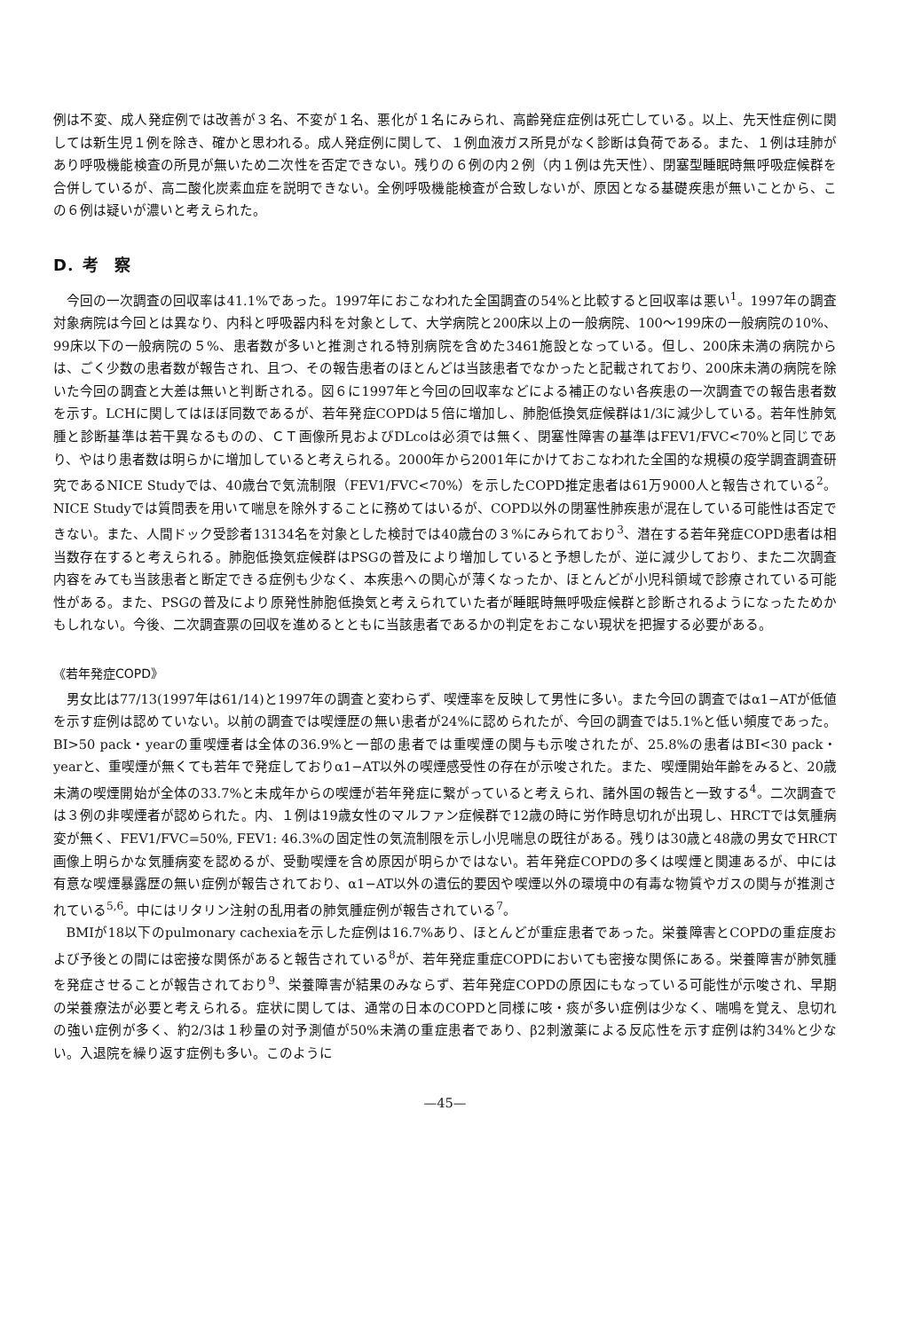例は不変、成人発症例では改善が３名、不変が１名、悪化が１名にみられ、高齢発症症例は死亡している。以上、先天性症例に関しては新生児１例を除き、確かと思われる。成人発症例に関して、１例血液ガス所見がなく診断は負荷である。また、１例は珪肺があり呼吸機能検査の所見が無いため二次性を否定できない。残りの６例の内２例（内１例は先天性）、閉塞型睡眠時無呼吸症候群を合併しているが、高二酸化炭素血症を説明できない。全例呼吸機能検査が合致しないが、原因となる基礎疾患が無いことから、この６例は疑いが濃いと考えられた。
D．考　察
今回の一次調査の回収率は41.1%であった。1997年におこなわれた全国調査の54%と比較すると回収率は悪い<sup>1</sup>。1997年の調査対象病院は今回とは異なり、内科と呼吸器内科を対象として、大学病院と200床以上の一般病院、100〜199床の一般病院の10%、99床以下の一般病院の５%、患者数が多いと推測される特別病院を含めた3461施設となっている。但し、200床未満の病院からは、ごく少数の患者数が報告され、且つ、その報告患者のほとんどは当該患者でなかったと記載されており、200床未満の病院を除いた今回の調査と大差は無いと判断される。図６に1997年と今回の回収率などによる補正のない各疾患の一次調査での報告患者数を示す。LCHに関してはほぼ同数であるが、若年発症COPDは５倍に増加し、肺胞低換気症候群は1/3に減少している。若年性肺気腫と診断基準は若干異なるものの、ＣＴ画像所見およびDLcoは必須では無く、閉塞性障害の基準はFEV1/FVC<70%と同じであり、やはり患者数は明らかに増加していると考えられる。2000年から2001年にかけておこなわれた全国的な規模の疫学調査調査研究であるNICE Studyでは、40歳台で気流制限（FEV1/FVC<70%）を示したCOPD推定患者は61万9000人と報告されている<sup>2</sup>。NICE Studyでは質問表を用いて喘息を除外することに務めてはいるが、COPD以外の閉塞性肺疾患が混在している可能性は否定できない。また、人間ドック受診者13134名を対象とした検討では40歳台の３%にみられており<sup>3</sup>、潜在する若年発症COPD患者は相当数存在すると考えられる。肺胞低換気症候群はPSGの普及により増加していると予想したが、逆に減少しており、また二次調査内容をみても当該患者と断定できる症例も少なく、本疾患への関心が薄くなったか、ほとんどが小児科領域で診療されている可能性がある。また、PSGの普及により原発性肺胞低換気と考えられていた者が睡眠時無呼吸症候群と診断されるようになったためかもしれない。今後、二次調査票の回収を進めるとともに当該患者であるかの判定をおこない現状を把握する必要がある。
《若年発症COPD》
男女比は77/13(1997年は61/14)と1997年の調査と変わらず、喫煙率を反映して男性に多い。また今回の調査ではα1−ATが低値を示す症例は認めていない。以前の調査では喫煙歴の無い患者が24%に認められたが、今回の調査では5.1%と低い頻度であった。BI>50 pack・yearの重喫煙者は全体の36.9%と一部の患者では重喫煙の関与も示唆されたが、25.8%の患者はBI<30 pack・yearと、重喫煙が無くても若年で発症しておりα1−AT以外の喫煙感受性の存在が示唆された。また、喫煙開始年齢をみると、20歳未満の喫煙開始が全体の33.7%と未成年からの喫煙が若年発症に繋がっていると考えられ、諸外国の報告と一致する<sup>4</sup>。二次調査では３例の非喫煙者が認められた。内、１例は19歳女性のマルファン症候群で12歳の時に労作時息切れが出現し、HRCTでは気腫病変が無く、FEV1/FVC=50%, FEV1: 46.3%の固定性の気流制限を示し小児喘息の既往がある。残りは30歳と48歳の男女でHRCT画像上明らかな気腫病変を認めるが、受動喫煙を含め原因が明らかではない。若年発症COPDの多くは喫煙と関連あるが、中には有意な喫煙暴露歴の無い症例が報告されており、α1−AT以外の遺伝的要因や喫煙以外の環境中の有毒な物質やガスの関与が推測されている<sup>5,6</sup>。中にはリタリン注射の乱用者の肺気腫症例が報告されている<sup>7</sup>。
BMIが18以下のpulmonary cachexiaを示した症例は16.7%あり、ほとんどが重症患者であった。栄養障害とCOPDの重症度および予後との間には密接な関係があると報告されている<sup>8</sup>が、若年発症重症COPDにおいても密接な関係にある。栄養障害が肺気腫を発症させることが報告されており<sup>9</sup>、栄養障害が結果のみならず、若年発症COPDの原因にもなっている可能性が示唆され、早期の栄養療法が必要と考えられる。症状に関しては、通常の日本のCOPDと同様に咳・痰が多い症例は少なく、喘鳴を覚え、息切れの強い症例が多く、約2/3は１秒量の対予測値が50%未満の重症患者であり、β2刺激薬による反応性を示す症例は約34%と少ない。入退院を繰り返す症例も多い。このように
—45—